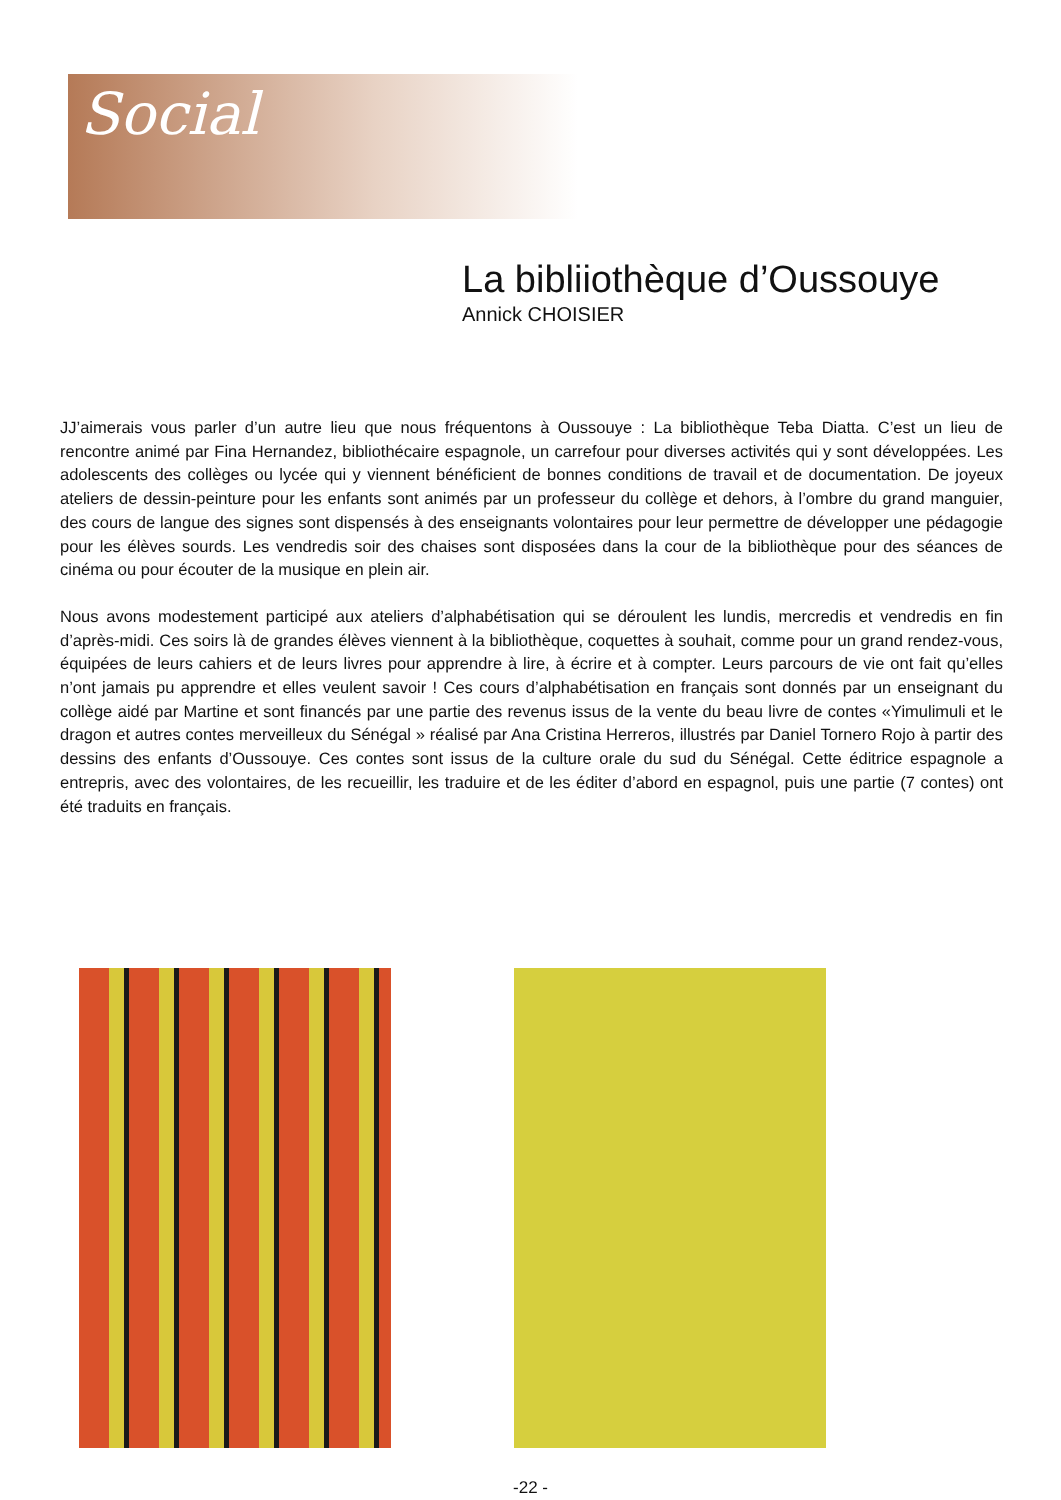Social
La bibliiothèque d’Oussouye
Annick CHOISIER
JJ’aimerais vous parler d’un autre lieu que nous fréquentons à Oussouye : La bibliothèque Teba Diatta. C’est un lieu de rencontre animé par Fina Hernandez, bibliothécaire espagnole, un carrefour pour diverses activités qui y sont développées. Les adolescents des collèges ou lycée qui y viennent bénéficient de bonnes conditions de travail et de documentation. De joyeux ateliers de dessin-peinture pour les enfants sont animés par un professeur du collège et dehors, à l’ombre du grand manguier, des cours de langue des signes sont dispensés à des enseignants volontaires pour leur permettre de développer une pédagogie pour les élèves sourds. Les vendredis soir des chaises sont disposées dans la cour de la bibliothèque pour des séances de cinéma ou pour écouter de la musique en plein air.
Nous avons modestement participé aux ateliers d’alphabétisation qui se déroulent les lundis, mercredis et vendredis en fin d’après-midi. Ces soirs là de grandes élèves viennent à la bibliothèque, coquettes à souhait, comme pour un grand rendez-vous, équipées de leurs cahiers et de leurs livres pour apprendre à lire, à écrire et à compter. Leurs parcours de vie ont fait qu’elles n’ont jamais pu apprendre et elles veulent savoir ! Ces cours d’alphabétisation en français sont donnés par un enseignant du collège aidé par Martine et sont financés par une partie des revenus issus de la vente du beau livre de contes «Yimulimuli et le dragon et autres contes merveilleux du Sénégal » réalisé par Ana Cristina Herreros, illustrés par Daniel Tornero Rojo à partir des dessins des enfants d’Oussouye. Ces contes sont issus de la culture orale du sud du Sénégal. Cette éditrice espagnole a entrepris, avec des volontaires, de les recueillir, les traduire et de les éditer d’abord en espagnol, puis une partie (7 contes) ont été traduits en français.
-22 -